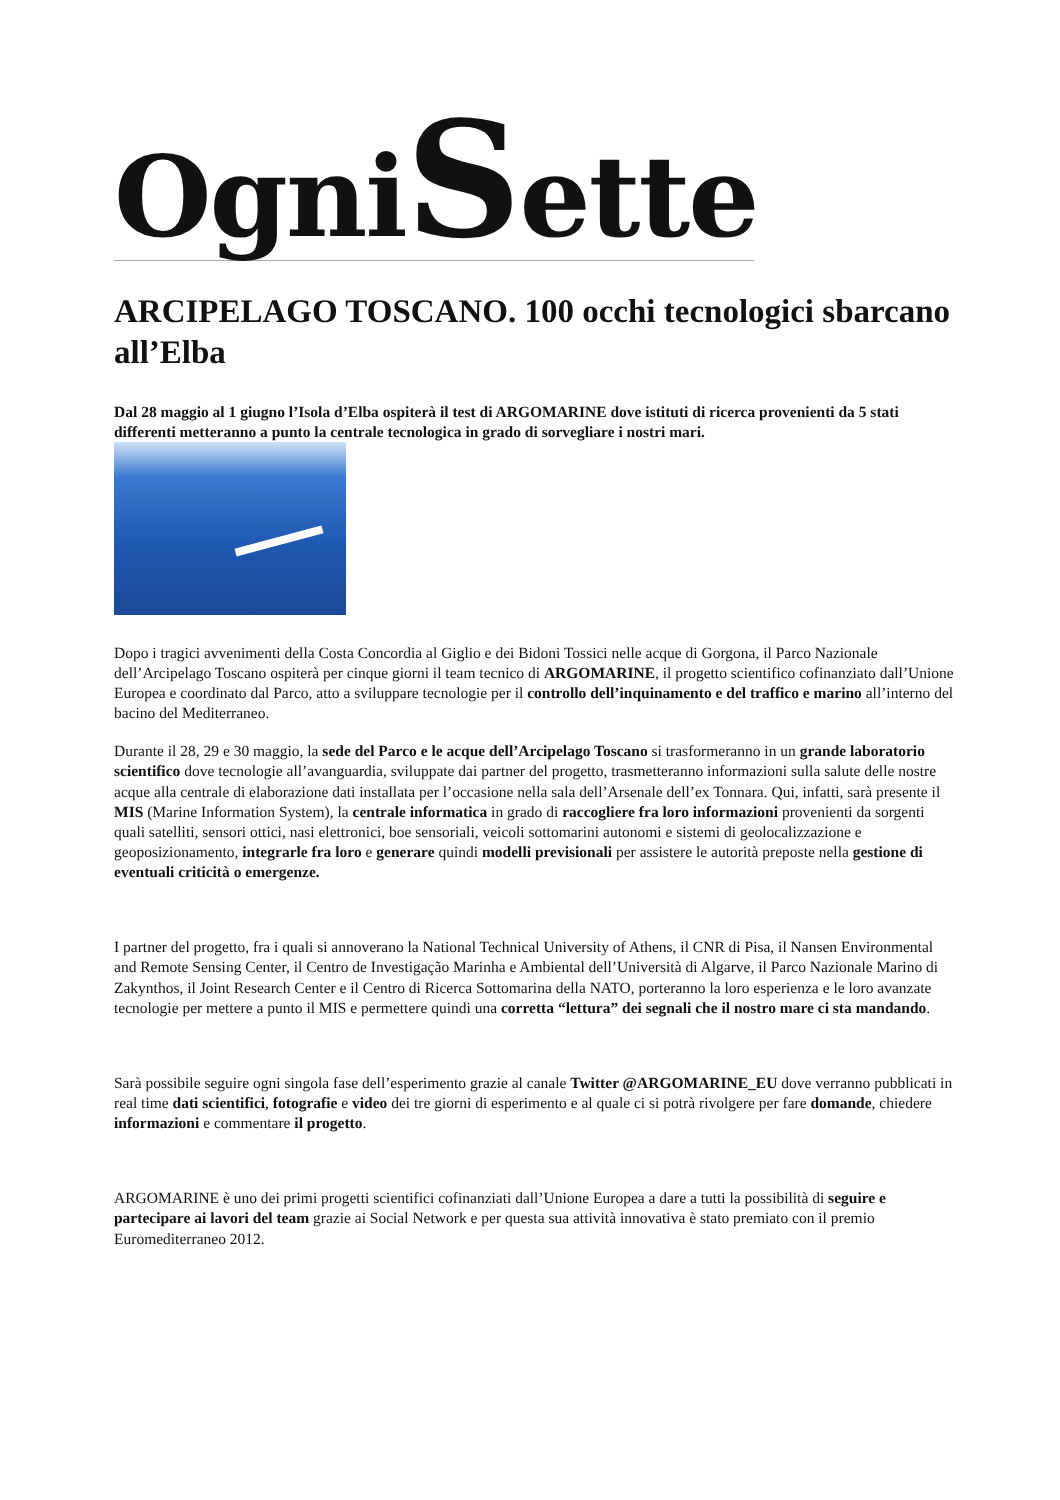OgniSette
ARCIPELAGO TOSCANO. 100 occhi tecnologici sbarcano all’Elba
Dal 28 maggio al 1 giugno l’Isola d’Elba ospiterà il test di ARGOMARINE dove istituti di ricerca provenienti da 5 stati differenti metteranno a punto la centrale tecnologica in grado di sorvegliare i nostri mari.
Dopo i tragici avvenimenti della Costa Concordia al Giglio e dei Bidoni Tossici nelle acque di Gorgona, il Parco Nazionale dell’Arcipelago Toscano ospiterà per cinque giorni il team tecnico di ARGOMARINE, il progetto scientifico cofinanziato dall’Unione Europea e coordinato dal Parco, atto a sviluppare tecnologie per il controllo dell’inquinamento e del traffico e marino all’interno del bacino del Mediterraneo.
Durante il 28, 29 e 30 maggio, la sede del Parco e le acque dell’Arcipelago Toscano si trasformeranno in un grande laboratorio scientifico dove tecnologie all’avanguardia, sviluppate dai partner del progetto, trasmetteranno informazioni sulla salute delle nostre acque alla centrale di elaborazione dati installata per l’occasione nella sala dell’Arsenale dell’ex Tonnara. Qui, infatti, sarà presente il MIS (Marine Information System), la centrale informatica in grado di raccogliere fra loro informazioni provenienti da sorgenti quali satelliti, sensori ottici, nasi elettronici, boe sensoriali, veicoli sottomarini autonomi e sistemi di geolocalizzazione e geoposizionamento, integrarle fra loro e generare quindi modelli previsionali per assistere le autorità preposte nella gestione di eventuali criticità o emergenze.
I partner del progetto, fra i quali si annoverano la National Technical University of Athens, il CNR di Pisa, il Nansen Environmental and Remote Sensing Center, il Centro de Investigação Marinha e Ambiental dell’Università di Algarve, il Parco Nazionale Marino di Zakynthos, il Joint Research Center e il Centro di Ricerca Sottomarina della NATO, porteranno la loro esperienza e le loro avanzate tecnologie per mettere a punto il MIS e permettere quindi una corretta “lettura” dei segnali che il nostro mare ci sta mandando.
Sarà possibile seguire ogni singola fase dell’esperimento grazie al canale Twitter @ARGOMARINE_EU dove verranno pubblicati in real time dati scientifici, fotografie e video dei tre giorni di esperimento e al quale ci si potrà rivolgere per fare domande, chiedere informazioni e commentare il progetto.
ARGOMARINE è uno dei primi progetti scientifici cofinanziati dall’Unione Europea a dare a tutti la possibilità di seguire e partecipare ai lavori del team grazie ai Social Network e per questa sua attività innovativa è stato premiato con il premio Euromediterraneo 2012.